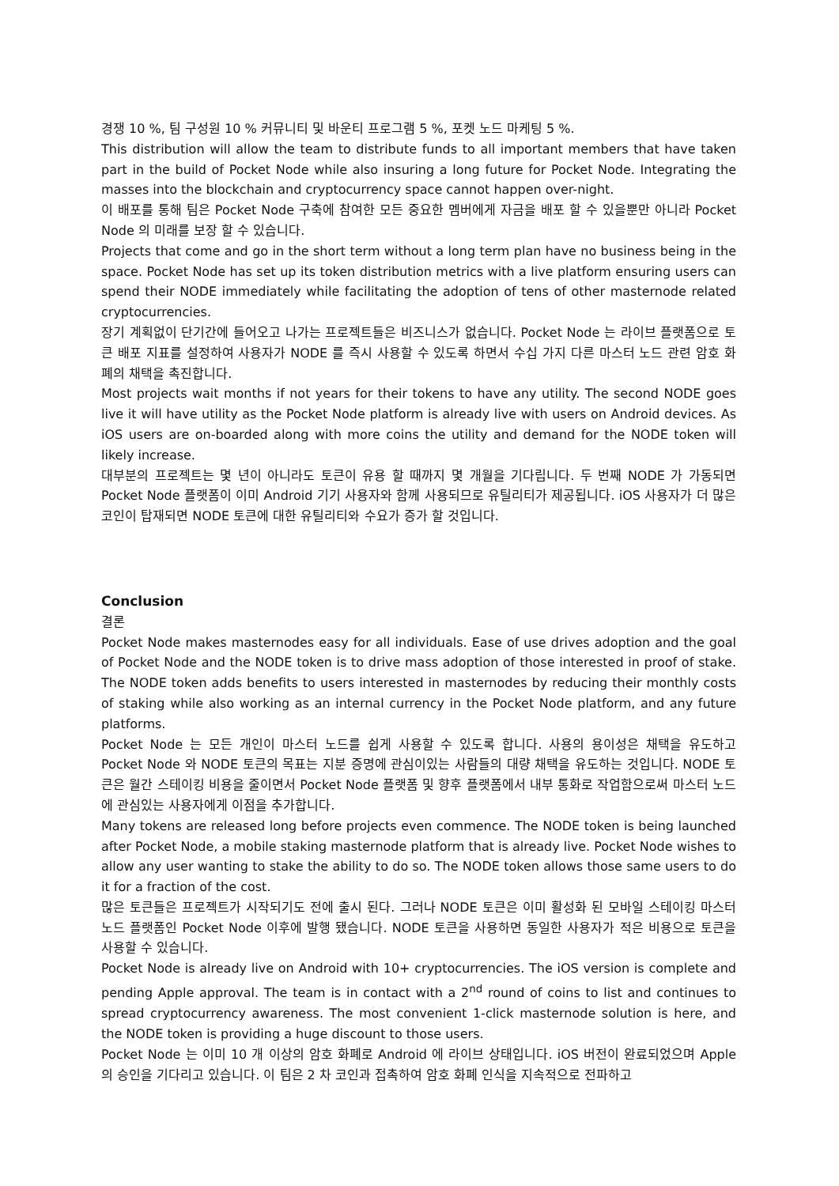경쟁 10 %, 팀 구성원 10 % 커뮤니티 및 바운티 프로그램 5 %, 포켓 노드 마케팅 5 %.
This distribution will allow the team to distribute funds to all important members that have taken part in the build of Pocket Node while also insuring a long future for Pocket Node. Integrating the masses into the blockchain and cryptocurrency space cannot happen over-night.
이 배포를 통해 팀은 Pocket Node 구축에 참여한 모든 중요한 멤버에게 자금을 배포 할 수 있을뿐만 아니라 Pocket Node 의 미래를 보장 할 수 있습니다.
Projects that come and go in the short term without a long term plan have no business being in the space. Pocket Node has set up its token distribution metrics with a live platform ensuring users can spend their NODE immediately while facilitating the adoption of tens of other masternode related cryptocurrencies.
장기 계획없이 단기간에 들어오고 나가는 프로젝트들은 비즈니스가 없습니다. Pocket Node 는 라이브 플랫폼으로 토큰 배포 지표를 설정하여 사용자가 NODE 를 즉시 사용할 수 있도록 하면서 수십 가지 다른 마스터 노드 관련 암호 화폐의 채택을 촉진합니다.
Most projects wait months if not years for their tokens to have any utility. The second NODE goes live it will have utility as the Pocket Node platform is already live with users on Android devices. As iOS users are on-boarded along with more coins the utility and demand for the NODE token will likely increase.
대부분의 프로젝트는 몇 년이 아니라도 토큰이 유용 할 때까지 몇 개월을 기다립니다. 두 번째 NODE 가 가동되면 Pocket Node 플랫폼이 이미 Android 기기 사용자와 함께 사용되므로 유틸리티가 제공됩니다. iOS 사용자가 더 많은 코인이 탑재되면 NODE 토큰에 대한 유틸리티와 수요가 증가 할 것입니다.
Conclusion
결론
Pocket Node makes masternodes easy for all individuals. Ease of use drives adoption and the goal of Pocket Node and the NODE token is to drive mass adoption of those interested in proof of stake. The NODE token adds benefits to users interested in masternodes by reducing their monthly costs of staking while also working as an internal currency in the Pocket Node platform, and any future platforms.
Pocket Node 는 모든 개인이 마스터 노드를 쉽게 사용할 수 있도록 합니다. 사용의 용이성은 채택을 유도하고 Pocket Node 와 NODE 토큰의 목표는 지분 증명에 관심이있는 사람들의 대량 채택을 유도하는 것입니다. NODE 토큰은 월간 스테이킹 비용을 줄이면서 Pocket Node 플랫폼 및 향후 플랫폼에서 내부 통화로 작업함으로써 마스터 노드에 관심있는 사용자에게 이점을 추가합니다.
Many tokens are released long before projects even commence. The NODE token is being launched after Pocket Node, a mobile staking masternode platform that is already live. Pocket Node wishes to allow any user wanting to stake the ability to do so. The NODE token allows those same users to do it for a fraction of the cost.
많은 토큰들은 프로젝트가 시작되기도 전에 출시 된다. 그러나 NODE 토큰은 이미 활성화 된 모바일 스테이킹 마스터 노드 플랫폼인 Pocket Node 이후에 발행 됐습니다. NODE 토큰을 사용하면 동일한 사용자가 적은 비용으로 토큰을 사용할 수 있습니다.
Pocket Node is already live on Android with 10+ cryptocurrencies. The iOS version is complete and pending Apple approval. The team is in contact with a 2<sup>nd</sup> round of coins to list and continues to spread cryptocurrency awareness. The most convenient 1-click masternode solution is here, and the NODE token is providing a huge discount to those users.
Pocket Node 는 이미 10 개 이상의 암호 화폐로 Android 에 라이브 상태입니다. iOS 버전이 완료되었으며 Apple 의 승인을 기다리고 있습니다. 이 팀은 2 차 코인과 접촉하여 암호 화폐 인식을 지속적으로 전파하고